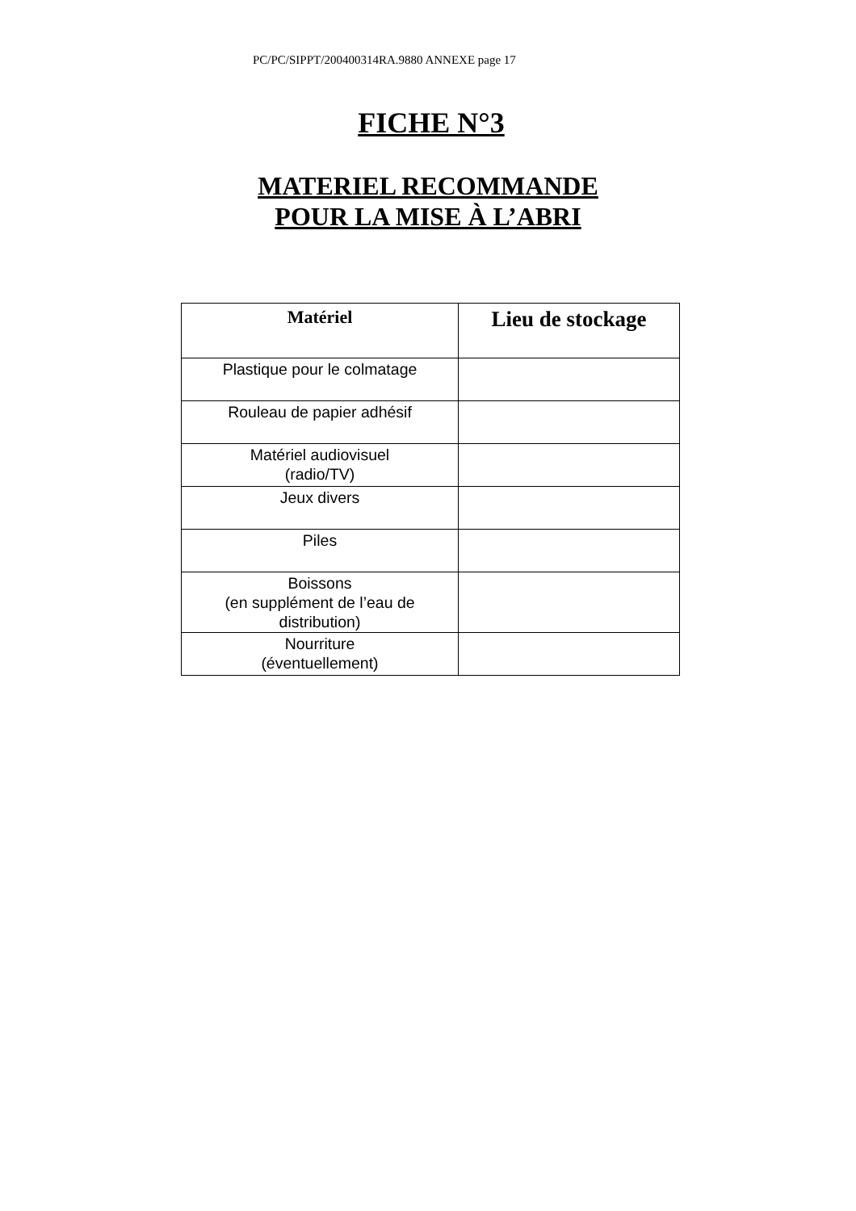PC/PC/SIPPT/200400314RA.9880 ANNEXE page 17
FICHE N°3
MATERIEL RECOMMANDE
POUR LA MISE À L’ABRI
| Matériel | Lieu de stockage |
| --- | --- |
| Plastique pour le colmatage | |
| Rouleau de papier adhésif | |
| Matériel audiovisuel (radio/TV) | |
| Jeux divers | |
| Piles | |
| Boissons (en supplément de l’eau de distribution) | |
| Nourriture (éventuellement) | |